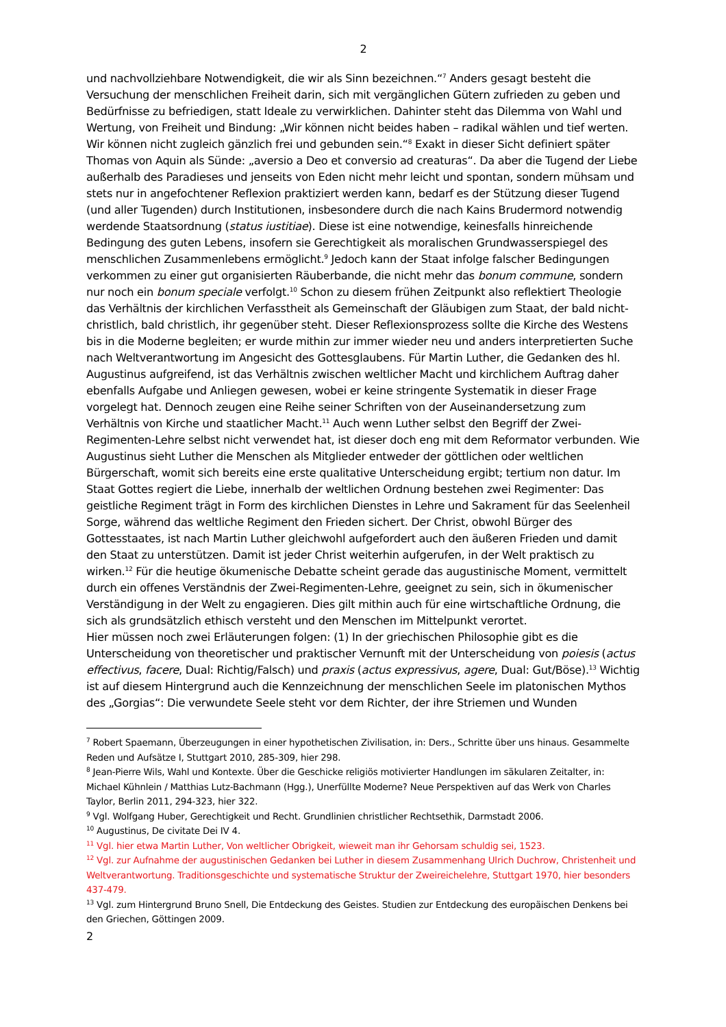2
und nachvollziehbare Notwendigkeit, die wir als Sinn bezeichnen.“<sup>7</sup> Anders gesagt besteht die Versuchung der menschlichen Freiheit darin, sich mit vergänglichen Gütern zufrieden zu geben und Bedürfnisse zu befriedigen, statt Ideale zu verwirklichen. Dahinter steht das Dilemma von Wahl und Wertung, von Freiheit und Bindung: „Wir können nicht beides haben – radikal wählen und tief werten. Wir können nicht zugleich gänzlich frei und gebunden sein.“<sup>8</sup> Exakt in dieser Sicht definiert später Thomas von Aquin als Sünde: „aversio a Deo et conversio ad creaturas“. Da aber die Tugend der Liebe außerhalb des Paradieses und jenseits von Eden nicht mehr leicht und spontan, sondern mühsam und stets nur in angefochtener Reflexion praktiziert werden kann, bedarf es der Stützung dieser Tugend (und aller Tugenden) durch Institutionen, insbesondere durch die nach Kains Brudermord notwendig werdende Staatsordnung (status iustitiae). Diese ist eine notwendige, keinesfalls hinreichende Bedingung des guten Lebens, insofern sie Gerechtigkeit als moralischen Grundwasserspiegel des menschlichen Zusammenlebens ermöglicht.<sup>9</sup> Jedoch kann der Staat infolge falscher Bedingungen verkommen zu einer gut organisierten Räuberbande, die nicht mehr das bonum commune, sondern nur noch ein bonum speciale verfolgt.<sup>10</sup> Schon zu diesem frühen Zeitpunkt also reflektiert Theologie das Verhältnis der kirchlichen Verfasstheit als Gemeinschaft der Gläubigen zum Staat, der bald nicht-christlich, bald christlich, ihr gegenüber steht. Dieser Reflexionsprozess sollte die Kirche des Westens bis in die Moderne begleiten; er wurde mithin zur immer wieder neu und anders interpretierten Suche nach Weltverantwortung im Angesicht des Gottesglaubens. Für Martin Luther, die Gedanken des hl. Augustinus aufgreifend, ist das Verhältnis zwischen weltlicher Macht und kirchlichem Auftrag daher ebenfalls Aufgabe und Anliegen gewesen, wobei er keine stringente Systematik in dieser Frage vorgelegt hat. Dennoch zeugen eine Reihe seiner Schriften von der Auseinandersetzung zum Verhältnis von Kirche und staatlicher Macht.<sup>11</sup> Auch wenn Luther selbst den Begriff der Zwei-Regimenten-Lehre selbst nicht verwendet hat, ist dieser doch eng mit dem Reformator verbunden. Wie Augustinus sieht Luther die Menschen als Mitglieder entweder der göttlichen oder weltlichen Bürgerschaft, womit sich bereits eine erste qualitative Unterscheidung ergibt; tertium non datur. Im Staat Gottes regiert die Liebe, innerhalb der weltlichen Ordnung bestehen zwei Regimenter: Das geistliche Regiment trägt in Form des kirchlichen Dienstes in Lehre und Sakrament für das Seelenheil Sorge, während das weltliche Regiment den Frieden sichert. Der Christ, obwohl Bürger des Gottesstaates, ist nach Martin Luther gleichwohl aufgefordert auch den äußeren Frieden und damit den Staat zu unterstützen. Damit ist jeder Christ weiterhin aufgerufen, in der Welt praktisch zu wirken.<sup>12</sup> Für die heutige ökumenische Debatte scheint gerade das augustinische Moment, vermittelt durch ein offenes Verständnis der Zwei-Regimenten-Lehre, geeignet zu sein, sich in ökumenischer Verständigung in der Welt zu engagieren. Dies gilt mithin auch für eine wirtschaftliche Ordnung, die sich als grundsätzlich ethisch versteht und den Menschen im Mittelpunkt verortet.
Hier müssen noch zwei Erläuterungen folgen: (1) In der griechischen Philosophie gibt es die Unterscheidung von theoretischer und praktischer Vernunft mit der Unterscheidung von poiesis (actus effectivus, facere, Dual: Richtig/Falsch) und praxis (actus expressivus, agere, Dual: Gut/Böse).<sup>13</sup> Wichtig ist auf diesem Hintergrund auch die Kennzeichnung der menschlichen Seele im platonischen Mythos des „Gorgias“: Die verwundete Seele steht vor dem Richter, der ihre Striemen und Wunden
<sup>7</sup> Robert Spaemann, Überzeugungen in einer hypothetischen Zivilisation, in: Ders., Schritte über uns hinaus. Gesammelte Reden und Aufsätze I, Stuttgart 2010, 285-309, hier 298.
<sup>8</sup> Jean-Pierre Wils, Wahl und Kontexte. Über die Geschicke religiös motivierter Handlungen im säkularen Zeitalter, in: Michael Kühnlein / Matthias Lutz-Bachmann (Hgg.), Unerfüllte Moderne? Neue Perspektiven auf das Werk von Charles Taylor, Berlin 2011, 294-323, hier 322.
<sup>9</sup> Vgl. Wolfgang Huber, Gerechtigkeit und Recht. Grundlinien christlicher Rechtsethik, Darmstadt 2006.
<sup>10</sup> Augustinus, De civitate Dei IV 4.
<sup>11</sup> Vgl. hier etwa Martin Luther, Von weltlicher Obrigkeit, wieweit man ihr Gehorsam schuldig sei, 1523.
<sup>12</sup> Vgl. zur Aufnahme der augustinischen Gedanken bei Luther in diesem Zusammenhang Ulrich Duchrow, Christenheit und Weltverantwortung. Traditionsgeschichte und systematische Struktur der Zweireichelehre, Stuttgart 1970, hier besonders 437-479.
<sup>13</sup> Vgl. zum Hintergrund Bruno Snell, Die Entdeckung des Geistes. Studien zur Entdeckung des europäischen Denkens bei den Griechen, Göttingen 2009.
2